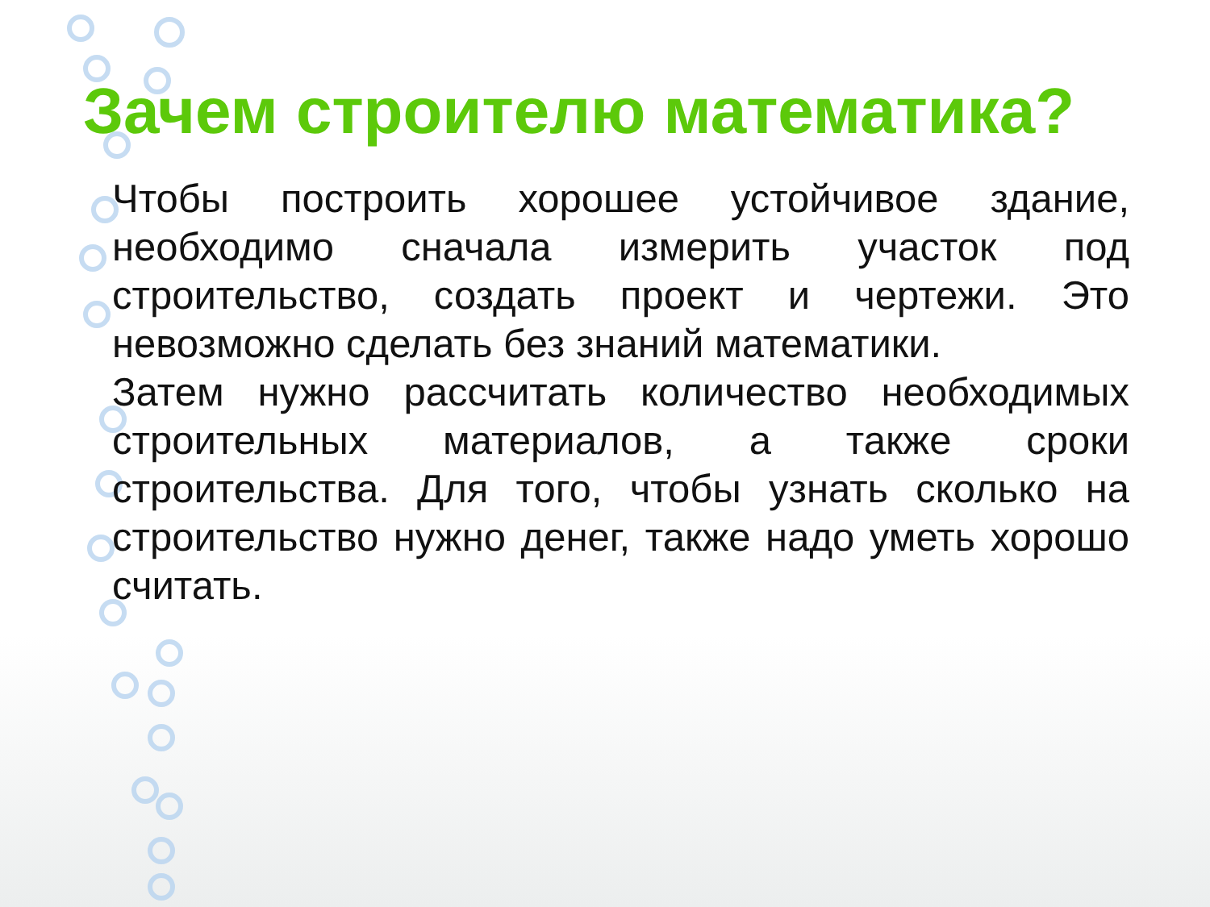Зачем строителю математика?
Чтобы построить хорошее устойчивое здание, необходимо сначала измерить участок под строительство, создать проект и чертежи. Это невозможно сделать без знаний математики.
Затем нужно рассчитать количество необходимых строительных материалов, а также сроки строительства. Для того, чтобы узнать сколько на строительство нужно денег, также надо уметь хорошо считать.